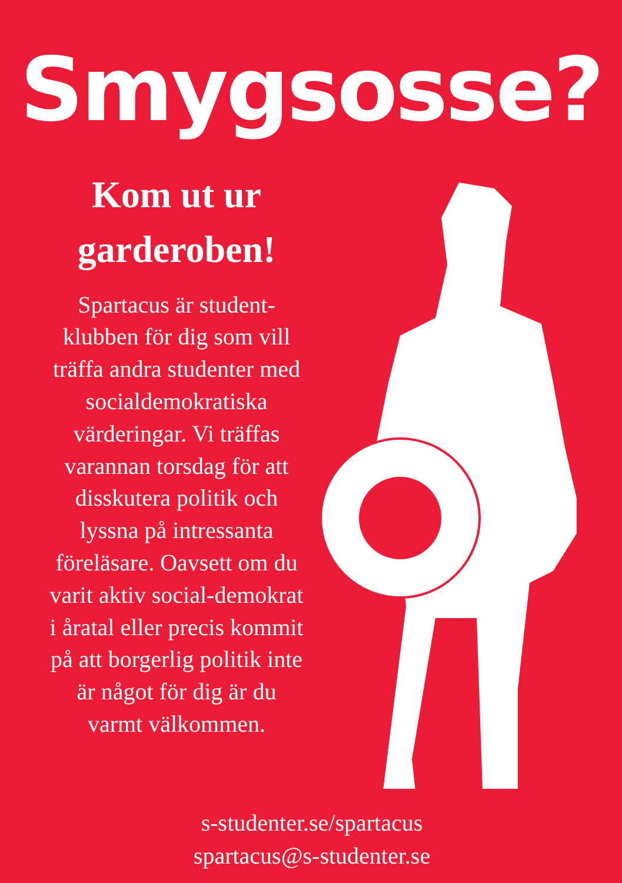Smygsosse?
Kom ut ur
garderoben!
Spartacus är student-klubben för dig som vill träffa andra studenter med socialdemokratiska värderingar. Vi träffas varannan torsdag för att disskutera politik och lyssna på intressanta föreläsare. Oavsett om du varit aktiv social-demokrat i åratal eller precis kommit på att borgerlig politik inte är något för dig är du varmt välkommen.
s-studenter.se/spartacus
spartacus@s-studenter.se